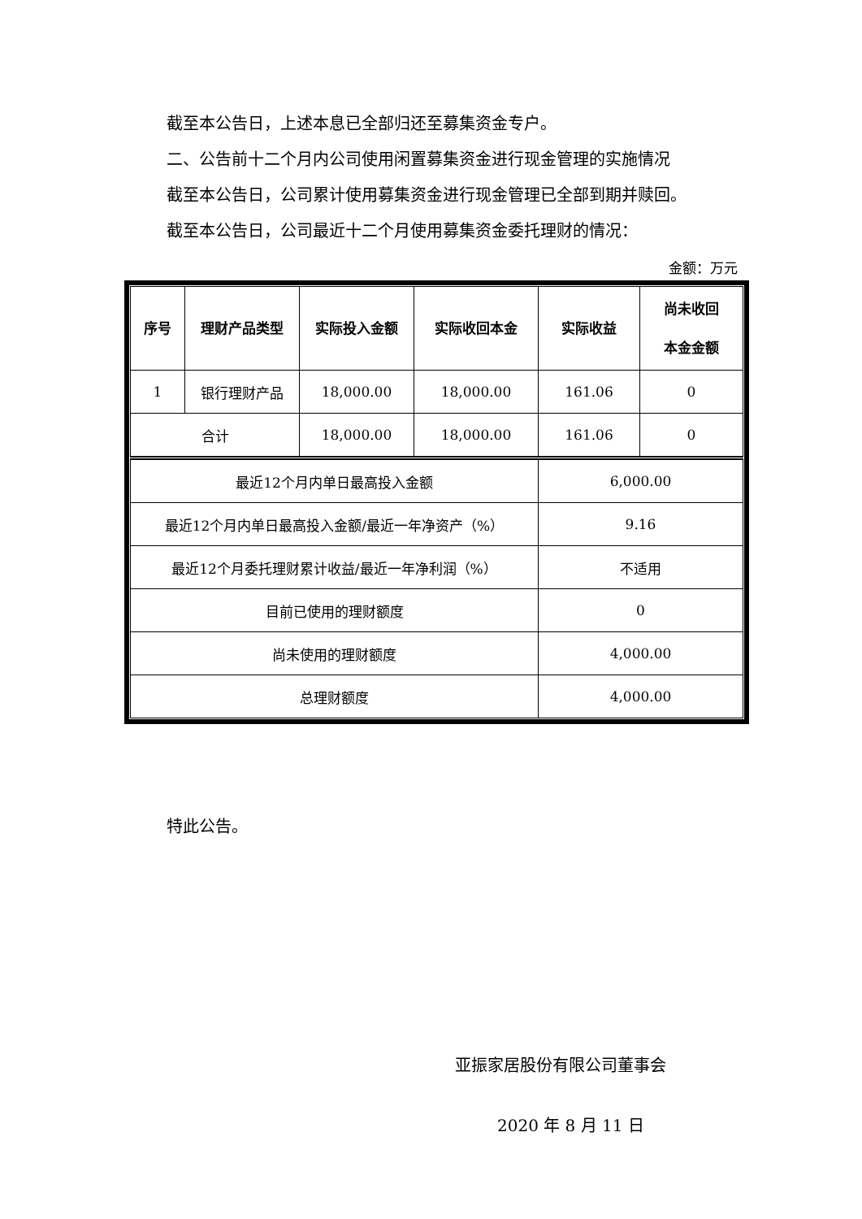截至本公告日，上述本息已全部归还至募集资金专户。
二、公告前十二个月内公司使用闲置募集资金进行现金管理的实施情况
截至本公告日，公司累计使用募集资金进行现金管理已全部到期并赎回。
截至本公告日，公司最近十二个月使用募集资金委托理财的情况：
金额：万元
| 序号 | 理财产品类型 | 实际投入金额 | 实际收回本金 | 实际收益 | 尚未收回 本金金额 |
| --- | --- | --- | --- | --- | --- |
| 1 | 银行理财产品 | 18,000.00 | 18,000.00 | 161.06 | 0 |
| 合计 | | 18,000.00 | 18,000.00 | 161.06 | 0 |
| 最近12个月内单日最高投入金额 | | | | 6,000.00 | |
| 最近12个月内单日最高投入金额/最近一年净资产（%） | | | | 9.16 | |
| 最近12个月委托理财累计收益/最近一年净利润（%） | | | | 不适用 | |
| 目前已使用的理财额度 | | | | 0 | |
| 尚未使用的理财额度 | | | | 4,000.00 | |
| 总理财额度 | | | | 4,000.00 | |
特此公告。
亚振家居股份有限公司董事会
2020 年 8 月 11 日